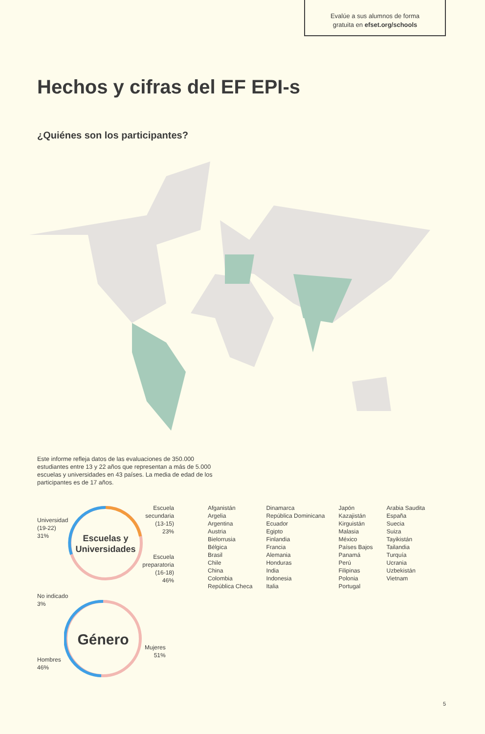Evalúe a sus alumnos de forma
gratuita en efset.org/schools
Hechos y cifras del EF EPI-s
¿Quiénes son los participantes?
Este informe refleja datos de las evaluaciones de 350.000 estudiantes entre 13 y 22 años que representan a más de 5.000 escuelas y universidades en 43 países. La media de edad de los participantes es de 17 años.
Escuelas y
Universidades
Universidad
(19-22)
31%
Escuela
secundaria
(13-15)
23%
Escuela
preparatoria
(16-18)
46%
No indicado
3%
Género
Mujeres
51%
Hombres
46%
Afganistán
Argelia
Argentina
Austria
Bielorrusia
Bélgica
Brasil
Chile
China
Colombia
República Checa
Dinamarca
República Dominicana
Ecuador
Egipto
Finlandia
Francia
Alemania
Honduras
India
Indonesia
Italia
Japón
Kazajistán
Kirguistán
Malasia
México
Países Bajos
Panamá
Perú
Filipinas
Polonia
Portugal
Arabia Saudita
España
Suecia
Suiza
Tayikistán
Tailandia
Turquía
Ucrania
Uzbekistán
Vietnam
5